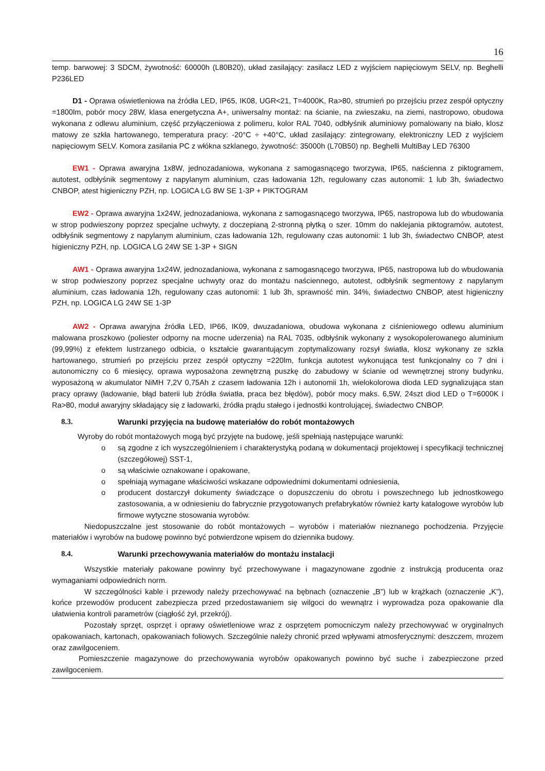16
temp. barwowej: 3 SDCM, żywotność: 60000h (L80B20), układ zasilający: zasilacz LED z wyjściem napięciowym SELV, np. Beghelli P236LED
D1 - Oprawa oświetleniowa na źródła LED, IP65, IK08, UGR<21, T=4000K, Ra>80, strumień po przejściu przez zespół optyczny =1800lm, pobór mocy 28W, klasa energetyczna A+, uniwersalny montaż: na ścianie, na zwieszaku, na ziemi, nastropowo, obudowa wykonana z odlewu aluminium, część przyłączeniowa z polimeru, kolor RAL 7040, odbłyśnik aluminiowy pomalowany na biało, klosz matowy ze szkła hartowanego, temperatura pracy: -20°C ÷ +40°C, układ zasilający: zintegrowany, elektroniczny LED z wyjściem napięciowym SELV. Komora zasilania PC z włókna szklanego, żywotność: 35000h (L70B50) np. Beghelli MultiBay LED 76300
EW1 - Oprawa awaryjna 1x8W, jednozadaniowa, wykonana z samogasnącego tworzywa, IP65, naścienna z piktogramem, autotest, odbłyśnik segmentowy z napylanym aluminium, czas ładowania 12h, regulowany czas autonomii: 1 lub 3h, świadectwo CNBOP, atest higieniczny PZH, np. LOGICA LG 8W SE 1-3P + PIKTOGRAM
EW2 - Oprawa awaryjna 1x24W, jednozadaniowa, wykonana z samogasnącego tworzywa, IP65, nastropowa lub do wbudowania w strop podwieszony poprzez specjalne uchwyty, z doczepianą 2-stronną płytką o szer. 10mm do naklejania piktogramów, autotest, odbłyśnik segmentowy z napylanym aluminium, czas ładowania 12h, regulowany czas autonomii: 1 lub 3h, świadectwo CNBOP, atest higieniczny PZH, np. LOGICA LG 24W SE 1-3P + SIGN
AW1 - Oprawa awaryjna 1x24W, jednozadaniowa, wykonana z samogasnącego tworzywa, IP65, nastropowa lub do wbudowania w strop podwieszony poprzez specjalne uchwyty oraz do montażu naściennego, autotest, odbłyśnik segmentowy z napylanym aluminium, czas ładowania 12h, regulowany czas autonomii: 1 lub 3h, sprawność min. 34%, świadectwo CNBOP, atest higieniczny PZH, np. LOGICA LG 24W SE 1-3P
AW2 - Oprawa awaryjna źródła LED, IP66, IK09, dwuzadaniowa, obudowa wykonana z ciśnieniowego odlewu aluminium malowana proszkowo (poliester odporny na mocne uderzenia) na RAL 7035, odbłyśnik wykonany z wysokopolerowanego aluminium (99,99%) z efektem lustrzanego odbicia, o kształcie gwarantującym zoptymalizowany rozsył światła, klosz wykonany ze szkła hartowanego, strumień po przejściu przez zespół optyczny =220lm, funkcja autotest wykonująca test funkcjonalny co 7 dni i autonomiczny co 6 miesięcy, oprawa wyposażona zewnętrzną puszkę do zabudowy w ścianie od wewnętrznej strony budynku, wyposażoną w akumulator NiMH 7,2V 0,75Ah z czasem ładowania 12h i autonomii 1h, wielokolorowa dioda LED sygnalizująca stan pracy oprawy (ładowanie, błąd baterii lub źródła światła, praca bez błędów), pobór mocy maks. 6,5W, 24szt diod LED o T=6000K i Ra>80, moduł awaryjny składający się z ładowarki, źródła prądu stałego i jednostki kontrolującej, świadectwo CNBOP.
8.3. Warunki przyjęcia na budowę materiałów do robót montażowych
Wyroby do robót montażowych mogą być przyjęte na budowę, jeśli spełniają następujące warunki:
o są zgodne z ich wyszczególnieniem i charakterystyką podaną w dokumentacji projektowej i specyfikacji technicznej (szczegółowej) SST-1,
o są właściwie oznakowane i opakowane,
o spełniają wymagane właściwości wskazane odpowiednimi dokumentami odniesienia,
o producent dostarczył dokumenty świadczące o dopuszczeniu do obrotu i powszechnego lub jednostkowego zastosowania, a w odniesieniu do fabrycznie przygotowanych prefabrykatów również karty katalogowe wyrobów lub firmowe wytyczne stosowania wyrobów.
Niedopuszczalne jest stosowanie do robót montażowych – wyrobów i materiałów nieznanego pochodzenia. Przyjęcie materiałów i wyrobów na budowę powinno być potwierdzone wpisem do dziennika budowy.
8.4. Warunki przechowywania materiałów do montażu instalacji
Wszystkie materiały pakowane powinny być przechowywane i magazynowane zgodnie z instrukcją producenta oraz wymaganiami odpowiednich norm.
W szczególności kable i przewody należy przechowywać na bębnach (oznaczenie „B”) lub w krążkach (oznaczenie „K”), końce przewodów producent zabezpiecza przed przedostawaniem się wilgoci do wewnątrz i wyprowadza poza opakowanie dla ułatwienia kontroli parametrów (ciągłość żył, przekrój).
Pozostały sprzęt, osprzęt i oprawy oświetleniowe wraz z osprzętem pomocniczym należy przechowywać w oryginalnych opakowaniach, kartonach, opakowaniach foliowych. Szczególnie należy chronić przed wpływami atmosferycznymi: deszczem, mrozem oraz zawilgoceniem.
Pomieszczenie magazynowe do przechowywania wyrobów opakowanych powinno być suche i zabezpieczone przed zawilgoceniem.